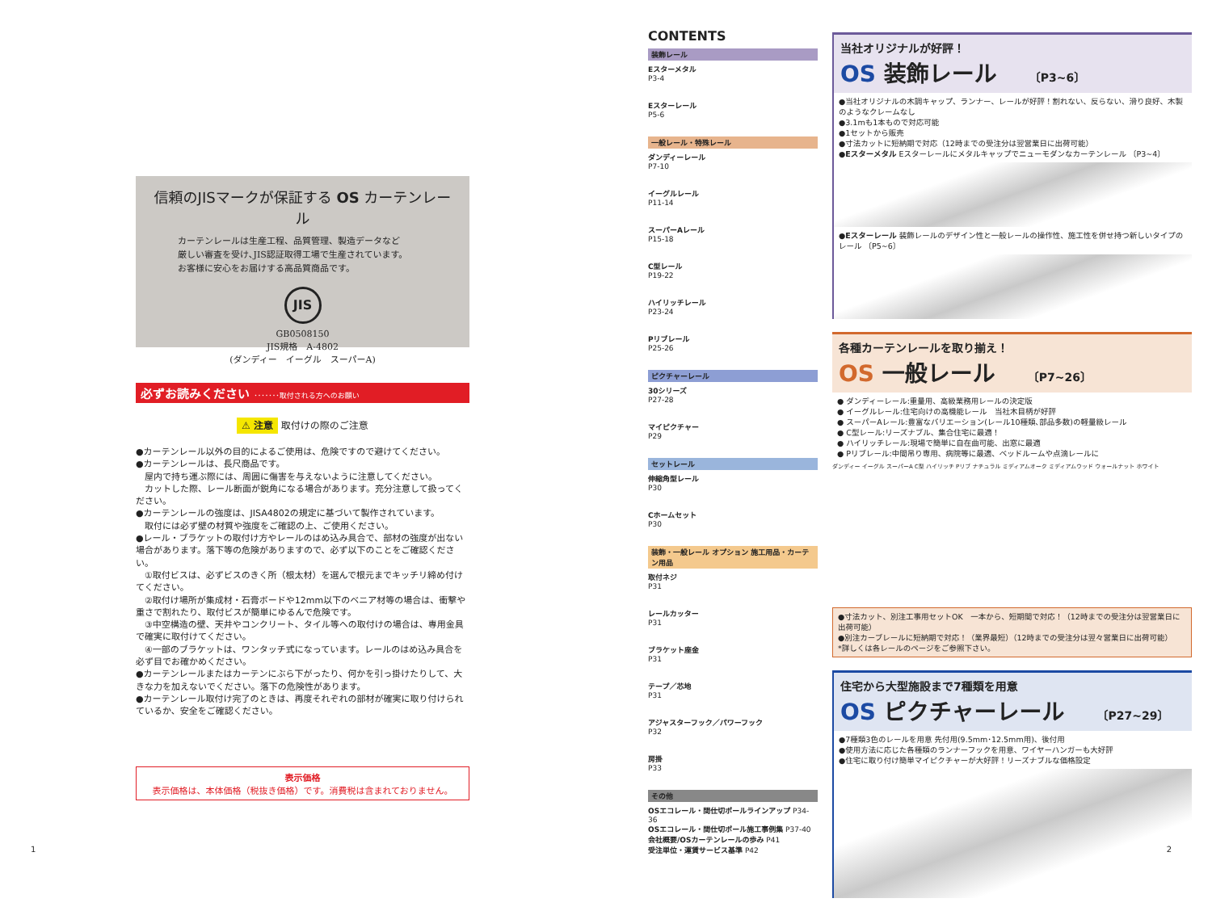信頼のJISマークが保証する OS カーテンレール
カーテンレールは生産工程、品質管理、製造データなど
厳しい審査を受け､JIS認証取得工場で生産されています。
お客様に安心をお届けする高品質商品です。
JIS
GB0508150
JIS規格　A-4802
(ダンディー　イーグル　スーパーA)
必ずお読みください ･･･････取付される方へのお願い
⚠ 注意 取付けの際のご注意
●カーテンレール以外の目的によるご使用は、危険ですので避けてください。
●カーテンレールは、長尺商品です。
　屋内で持ち運ぶ際には、周囲に傷害を与えないように注意してください。
　カットした際、レール断面が鋭角になる場合があります。充分注意して扱ってください。
●カーテンレールの強度は、JISA4802の規定に基づいて製作されています。
　取付には必ず壁の材質や強度をご確認の上、ご使用ください。
●レール・ブラケットの取付け方やレールのはめ込み具合で、部材の強度が出ない場合があります。落下等の危険がありますので、必ず以下のことをご確認ください。
　①取付ビスは、必ずビスのきく所（根太材）を選んで根元までキッチリ締め付けてください。
　②取付け場所が集成材・石膏ボードや12mm以下のベニア材等の場合は、衝撃や重さで割れたり、取付ビスが簡単にゆるんで危険です。
　③中空構造の壁、天井やコンクリート、タイル等への取付けの場合は、専用金具で確実に取付けてください。
　④一部のブラケットは、ワンタッチ式になっています。レールのはめ込み具合を必ず目でお確かめください。
●カーテンレールまたはカーテンにぶら下がったり、何かを引っ掛けたりして、大きな力を加えないでください。落下の危険性があります。
●カーテンレール取付け完了のときは、再度それぞれの部材が確実に取り付けられているか、安全をご確認ください。
表示価格
表示価格は、本体価格（税抜き価格）です。消費税は含まれておりません。
CONTENTS
装飾レール
Eスターメタル
P3-4
Eスターレール
P5-6
一般レール・特殊レール
ダンディーレール
P7-10
イーグルレール
P11-14
スーパーAレール
P15-18
C型レール
P19-22
ハイリッチレール
P23-24
Pリブレール
P25-26
ピクチャーレール
30シリーズ
P27-28
マイピクチャー
P29
セットレール
伸縮角型レール
P30
Cホームセット
P30
装飾・一般レール オプション 施工用品・カーテン用品
取付ネジ
P31
レールカッター
P31
ブラケット座金
P31
テープ／芯地
P31
アジャスターフック／パワーフック
P32
房掛
P33
その他
OSエコレール・間仕切ポールラインアップ P34-36
OSエコレール・間仕切ポール施工事例集 P37-40
会社概要/OSカーテンレールの歩み P41
受注単位・運賃サービス基準 P42
当社オリジナルが好評！
OS 装飾レール 〔P3~6〕
●当社オリジナルの木調キャップ、ランナー、レールが好評！割れない、反らない、滑り良好、木製のようなクレームなし
●3.1mも1本もので対応可能
●1セットから販売
●寸法カットに短納期で対応（12時までの受注分は翌営業日に出荷可能）
●Eスターメタル Eスターレールにメタルキャップでニューモダンなカーテンレール 〔P3~4〕
●Eスターレール 装飾レールのデザイン性と一般レールの操作性、施工性を併せ持つ新しいタイプのレール 〔P5~6〕
各種カーテンレールを取り揃え！
OS 一般レール 〔P7~26〕
● ダンディーレール:重量用、高級業務用レールの決定版
● イーグルレール:住宅向けの高機能レール　当社木目柄が好評
● スーパーAレール:豊富なバリエーション(レール10種類､部品多数)の軽量級レール
● C型レール:リーズナブル、集合住宅に最適！
● ハイリッチレール:現場で簡単に自在曲可能、出窓に最適
● Pリブレール:中間吊り専用、病院等に最適、ベッドルームや点滴レールに
ダンディー イーグル スーパーA C型 ハイリッチ Pリブ ナチュラル ミディアムオーク ミディアムウッド ウォールナット ホワイト
●寸法カット、別注工事用セットOK　一本から、短期間で対応！（12時までの受注分は翌営業日に出荷可能）
●別注カーブレールに短納期で対応！（業界最短）（12時までの受注分は翌々営業日に出荷可能）
*詳しくは各レールのページをご参照下さい。
住宅から大型施設まで7種類を用意
OS ピクチャーレール 〔P27~29〕
●7種類3色のレールを用意 先付用(9.5mm･12.5mm用)、後付用
●使用方法に応じた各種類のランナーフックを用意、ワイヤーハンガーも大好評
●住宅に取り付け簡単マイピクチャーが大好評！リーズナブルな価格設定
1 2